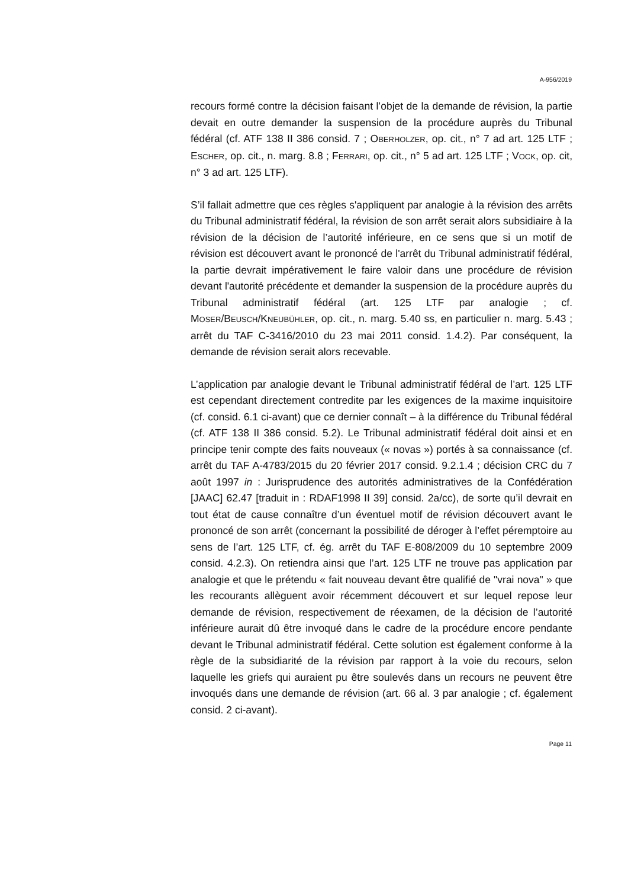A-956/2019
recours formé contre la décision faisant l’objet de la demande de révision, la partie devait en outre demander la suspension de la procédure auprès du Tribunal fédéral (cf. ATF 138 II 386 consid. 7 ; OBERHOLZER, op. cit., n° 7 ad art. 125 LTF ; ESCHER, op. cit., n. marg. 8.8 ; FERRARI, op. cit., n° 5 ad art. 125 LTF ; VOCK, op. cit, n° 3 ad art. 125 LTF).
S’il fallait admettre que ces règles s'appliquent par analogie à la révision des arrêts du Tribunal administratif fédéral, la révision de son arrêt serait alors subsidiaire à la révision de la décision de l’autorité inférieure, en ce sens que si un motif de révision est découvert avant le prononcé de l'arrêt du Tribunal administratif fédéral, la partie devrait impérativement le faire valoir dans une procédure de révision devant l'autorité précédente et demander la suspension de la procédure auprès du Tribunal administratif fédéral (art. 125 LTF par analogie ; cf. MOSER/BEUSCH/KNEUBÜHLER, op. cit., n. marg. 5.40 ss, en particulier n. marg. 5.43 ; arrêt du TAF C-3416/2010 du 23 mai 2011 consid. 1.4.2). Par conséquent, la demande de révision serait alors recevable.
L’application par analogie devant le Tribunal administratif fédéral de l’art. 125 LTF est cependant directement contredite par les exigences de la maxime inquisitoire (cf. consid. 6.1 ci-avant) que ce dernier connaît – à la différence du Tribunal fédéral (cf. ATF 138 II 386 consid. 5.2). Le Tribunal administratif fédéral doit ainsi et en principe tenir compte des faits nouveaux (« novas ») portés à sa connaissance (cf. arrêt du TAF A-4783/2015 du 20 février 2017 consid. 9.2.1.4 ; décision CRC du 7 août 1997 in : Jurisprudence des autorités administratives de la Confédération [JAAC] 62.47 [traduit in : RDAF1998 II 39] consid. 2a/cc), de sorte qu’il devrait en tout état de cause connaître d’un éventuel motif de révision découvert avant le prononcé de son arrêt (concernant la possibilité de déroger à l’effet péremptoire au sens de l’art. 125 LTF, cf. ég. arrêt du TAF E-808/2009 du 10 septembre 2009 consid. 4.2.3). On retiendra ainsi que l’art. 125 LTF ne trouve pas application par analogie et que le prétendu « fait nouveau devant être qualifié de "vrai nova" » que les recourants allèguent avoir récemment découvert et sur lequel repose leur demande de révision, respectivement de réexamen, de la décision de l’autorité inférieure aurait dû être invoqué dans le cadre de la procédure encore pendante devant le Tribunal administratif fédéral. Cette solution est également conforme à la règle de la subsidiarité de la révision par rapport à la voie du recours, selon laquelle les griefs qui auraient pu être soulevés dans un recours ne peuvent être invoqués dans une demande de révision (art. 66 al. 3 par analogie ; cf. également consid. 2 ci-avant).
Page 11